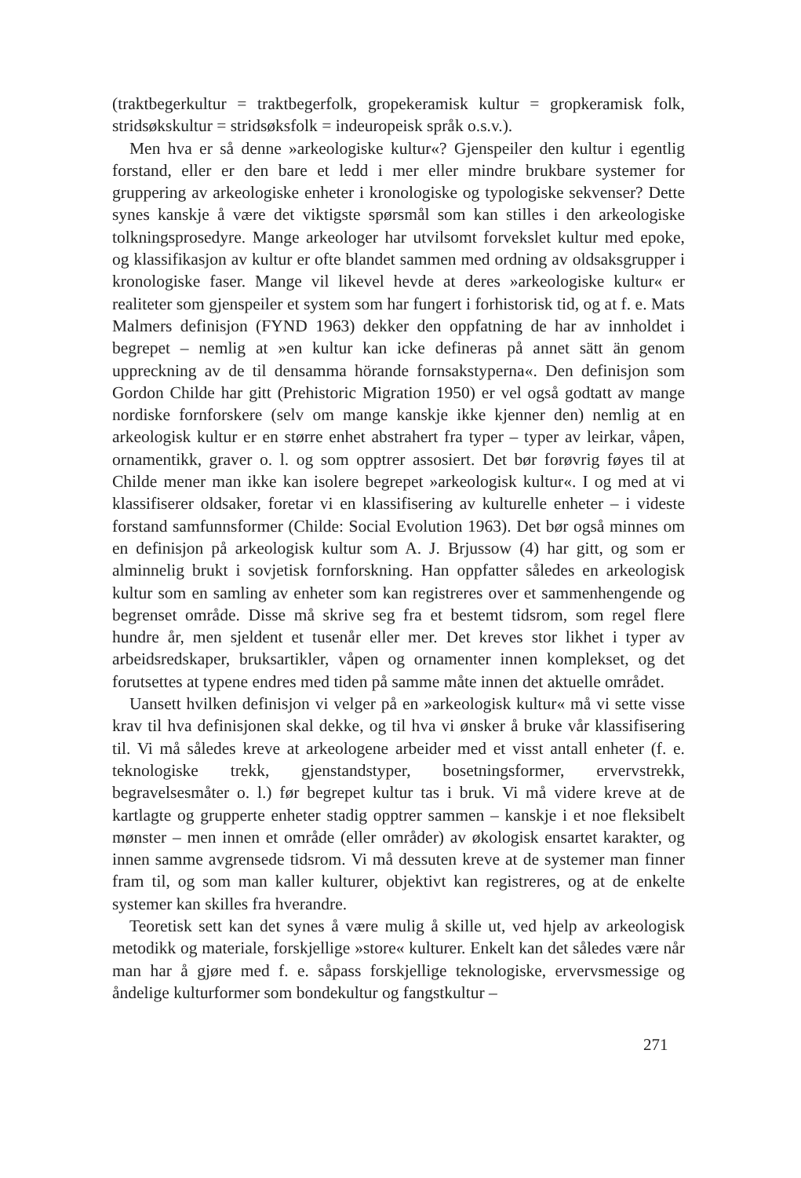(traktbegerkultur = traktbegerfolk, gropekeramisk kultur = gropkeramisk folk, stridsøkskultur = stridsøksfolk = indeuropeisk språk o.s.v.).
Men hva er så denne »arkeologiske kultur«? Gjenspeiler den kultur i egentlig forstand, eller er den bare et ledd i mer eller mindre brukbare systemer for gruppering av arkeologiske enheter i kronologiske og typologiske sekvenser? Dette synes kanskje å være det viktigste spørsmål som kan stilles i den arkeologiske tolkningsprosedyre. Mange arkeologer har utvilsomt forvekslet kultur med epoke, og klassifikasjon av kultur er ofte blandet sammen med ordning av oldsaksgrupper i kronologiske faser. Mange vil likevel hevde at deres »arkeologiske kultur« er realiteter som gjenspeiler et system som har fungert i forhistorisk tid, og at f. e. Mats Malmers definisjon (FYND 1963) dekker den oppfatning de har av innholdet i begrepet – nemlig at »en kultur kan icke defineras på annet sätt än genom uppreckning av de til densamma hörande fornsakstyperna«. Den definisjon som Gordon Childe har gitt (Prehistoric Migration 1950) er vel også godtatt av mange nordiske fornforskere (selv om mange kanskje ikke kjenner den) nemlig at en arkeologisk kultur er en større enhet abstrahert fra typer – typer av leirkar, våpen, ornamentikk, graver o. l. og som opptrer assosiert. Det bør forøvrig føyes til at Childe mener man ikke kan isolere begrepet »arkeologisk kultur«. I og med at vi klassifiserer oldsaker, foretar vi en klassifisering av kulturelle enheter – i videste forstand samfunnsformer (Childe: Social Evolution 1963). Det bør også minnes om en definisjon på arkeologisk kultur som A. J. Brjussow (4) har gitt, og som er alminnelig brukt i sovjetisk fornforskning. Han oppfatter således en arkeologisk kultur som en samling av enheter som kan registreres over et sammenhengende og begrenset område. Disse må skrive seg fra et bestemt tidsrom, som regel flere hundre år, men sjeldent et tusenår eller mer. Det kreves stor likhet i typer av arbeidsredskaper, bruksartikler, våpen og ornamenter innen komplekset, og det forutsettes at typene endres med tiden på samme måte innen det aktuelle området.
Uansett hvilken definisjon vi velger på en »arkeologisk kultur« må vi sette visse krav til hva definisjonen skal dekke, og til hva vi ønsker å bruke vår klassifisering til. Vi må således kreve at arkeologene arbeider med et visst antall enheter (f. e. teknologiske trekk, gjenstandstyper, bosetningsformer, ervervstrekk, begravelsesmåter o. l.) før begrepet kultur tas i bruk. Vi må videre kreve at de kartlagte og grupperte enheter stadig opptrer sammen – kanskje i et noe fleksibelt mønster – men innen et område (eller områder) av økologisk ensartet karakter, og innen samme avgrensede tidsrom. Vi må dessuten kreve at de systemer man finner fram til, og som man kaller kulturer, objektivt kan registreres, og at de enkelte systemer kan skilles fra hverandre.
Teoretisk sett kan det synes å være mulig å skille ut, ved hjelp av arkeologisk metodikk og materiale, forskjellige »store« kulturer. Enkelt kan det således være når man har å gjøre med f. e. såpass forskjellige teknologiske, ervervsmessige og åndelige kulturformer som bondekultur og fangstkultur –
271